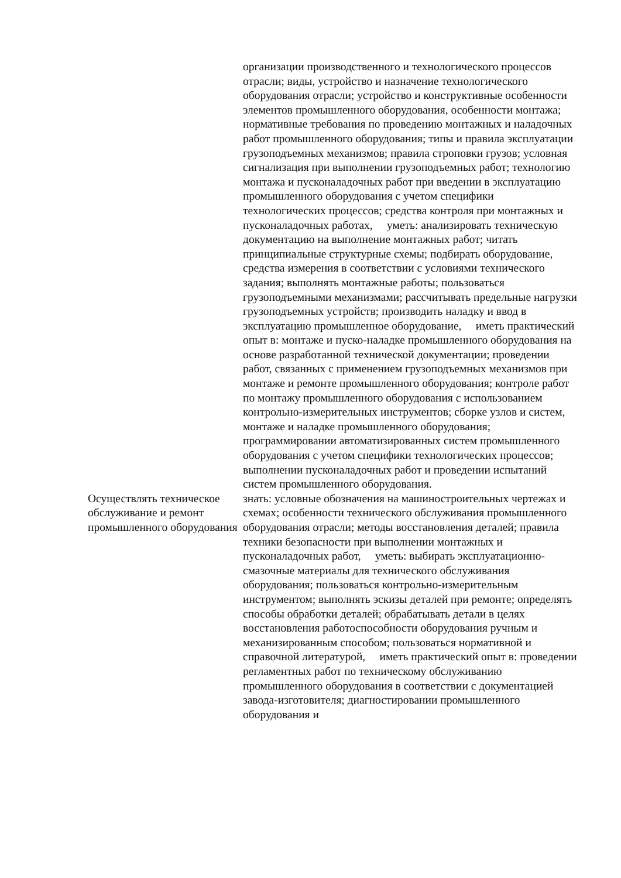| | организации производственного и технологического процессов отрасли; виды, устройство и назначение технологического оборудования отрасли; устройство и конструктивные особенности элементов промышленного оборудования, особенности монтажа; нормативные требования по проведению монтажных и наладочных работ промышленного оборудования; типы и правила эксплуатации грузоподъемных механизмов; правила строповки грузов; условная сигнализация при выполнении грузоподъемных работ; технологию монтажа и пусконаладочных работ при введении в эксплуатацию промышленного оборудования с учетом специфики технологических процессов; средства контроля при монтажных и пусконаладочных работах, уметь: анализировать техническую документацию на выполнение монтажных работ; читать принципиальные структурные схемы; подбирать оборудование, средства измерения в соответствии с условиями технического задания; выполнять монтажные работы; пользоваться грузоподъемными механизмами; рассчитывать предельные нагрузки грузоподъемных устройств; производить наладку и ввод в эксплуатацию промышленное оборудование, иметь практический опыт в: монтаже и пуско-наладке промышленного оборудования на основе разработанной технической документации; проведении работ, связанных с применением грузоподъемных механизмов при монтаже и ремонте промышленного оборудования; контроле работ по монтажу промышленного оборудования с использованием контрольно-измерительных инструментов; сборке узлов и систем, монтаже и наладке промышленного оборудования; программировании автоматизированных систем промышленного оборудования с учетом специфики технологических процессов; выполнении пусконаладочных работ и проведении испытаний систем промышленного оборудования. |
| Осуществлять техническое обслуживание и ремонт промышленного оборудования | знать: условные обозначения на машиностроительных чертежах и схемах; особенности технического обслуживания промышленного оборудования отрасли; методы восстановления деталей; правила техники безопасности при выполнении монтажных и пусконаладочных работ, уметь: выбирать эксплуатационно-смазочные материалы для технического обслуживания оборудования; пользоваться контрольно-измерительным инструментом; выполнять эскизы деталей при ремонте; определять способы обработки деталей; обрабатывать детали в целях восстановления работоспособности оборудования ручным и механизированным способом; пользоваться нормативной и справочной литературой, иметь практический опыт в: проведении регламентных работ по техническому обслуживанию промышленного оборудования в соответствии с документацией завода-изготовителя; диагностировании промышленного оборудования и |